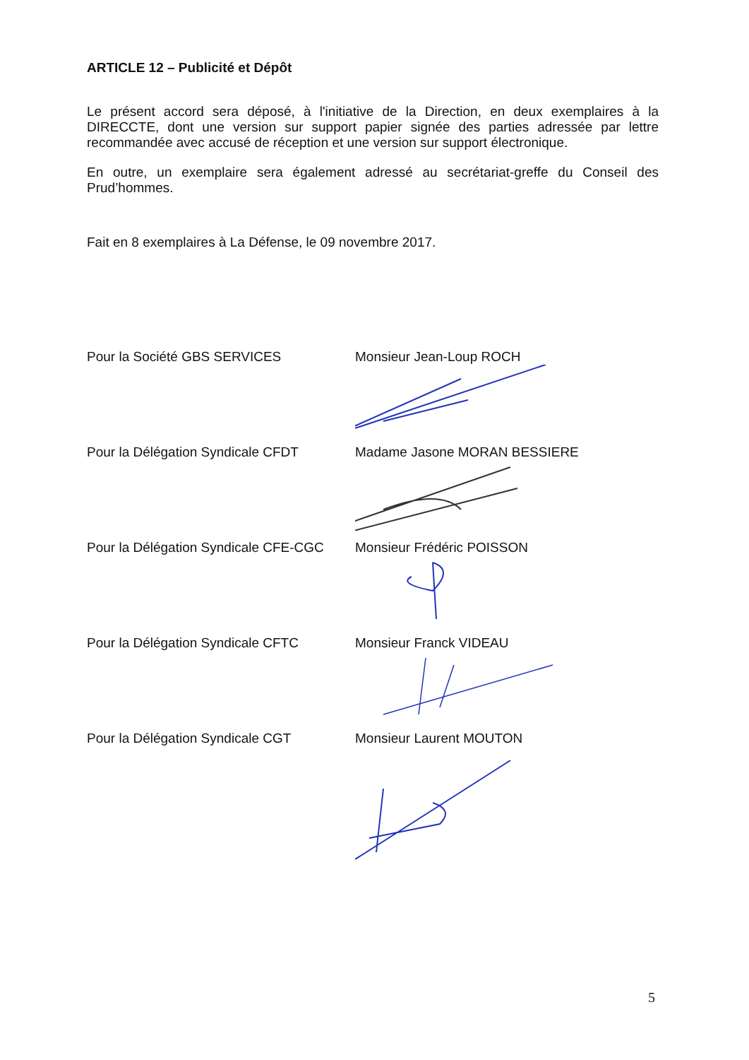ARTICLE 12 – Publicité et Dépôt
Le présent accord sera déposé, à l'initiative de la Direction, en deux exemplaires à la DIRECCTE, dont une version sur support papier signée des parties adressée par lettre recommandée avec accusé de réception et une version sur support électronique.
En outre, un exemplaire sera également adressé au secrétariat-greffe du Conseil des Prud’hommes.
Fait en 8 exemplaires à La Défense, le 09 novembre 2017.
Pour la Société GBS SERVICES Monsieur Jean-Loup ROCH
Pour la Délégation Syndicale CFDT Madame Jasone MORAN BESSIERE
Pour la Délégation Syndicale CFE-CGC
Monsieur Frédéric POISSON
Pour la Délégation Syndicale CFTC Monsieur Franck VIDEAU
Pour la Délégation Syndicale CGT Monsieur Laurent MOUTON
5